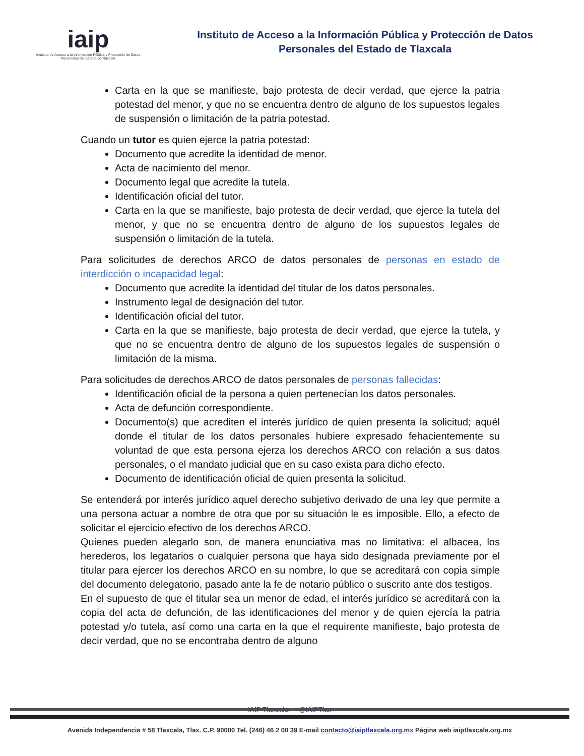iaip
Instituto de Acceso a la Información Pública y Protección de Datos Personales del Estado de Tlaxcala
Instituto de Acceso a la Información Pública y Protección de Datos
Personales del Estado de Tlaxcala
Carta en la que se manifieste, bajo protesta de decir verdad, que ejerce la patria potestad del menor, y que no se encuentra dentro de alguno de los supuestos legales de suspensión o limitación de la patria potestad.
Cuando un tutor es quien ejerce la patria potestad:
Documento que acredite la identidad de menor.
Acta de nacimiento del menor.
Documento legal que acredite la tutela.
Identificación oficial del tutor.
Carta en la que se manifieste, bajo protesta de decir verdad, que ejerce la tutela del menor, y que no se encuentra dentro de alguno de los supuestos legales de suspensión o limitación de la tutela.
Para solicitudes de derechos ARCO de datos personales de personas en estado de interdicción o incapacidad legal:
Documento que acredite la identidad del titular de los datos personales.
Instrumento legal de designación del tutor.
Identificación oficial del tutor.
Carta en la que se manifieste, bajo protesta de decir verdad, que ejerce la tutela, y que no se encuentra dentro de alguno de los supuestos legales de suspensión o limitación de la misma.
Para solicitudes de derechos ARCO de datos personales de personas fallecidas:
Identificación oficial de la persona a quien pertenecían los datos personales.
Acta de defunción correspondiente.
Documento(s) que acrediten el interés jurídico de quien presenta la solicitud; aquél donde el titular de los datos personales hubiere expresado fehacientemente su voluntad de que esta persona ejerza los derechos ARCO con relación a sus datos personales, o el mandato judicial que en su caso exista para dicho efecto.
Documento de identificación oficial de quien presenta la solicitud.
Se entenderá por interés jurídico aquel derecho subjetivo derivado de una ley que permite a una persona actuar a nombre de otra que por su situación le es imposible. Ello, a efecto de solicitar el ejercicio efectivo de los derechos ARCO.
Quienes pueden alegarlo son, de manera enunciativa mas no limitativa: el albacea, los herederos, los legatarios o cualquier persona que haya sido designada previamente por el titular para ejercer los derechos ARCO en su nombre, lo que se acreditará con copia simple del documento delegatorio, pasado ante la fe de notario público o suscrito ante dos testigos.
En el supuesto de que el titular sea un menor de edad, el interés jurídico se acreditará con la copia del acta de defunción, de las identificaciones del menor y de quien ejercía la patria potestad y/o tutela, así como una carta en la que el requirente manifieste, bajo protesta de decir verdad, que no se encontraba dentro de alguno
IAIP Tlaxcala @IAIPTlax
Avenida Independencia # 58 Tlaxcala, Tlax. C.P. 90000 Tel. (246) 46 2 00 39 E-mail contacto@iaiptlaxcala.org.mx Página web iaiptlaxcala.org.mx